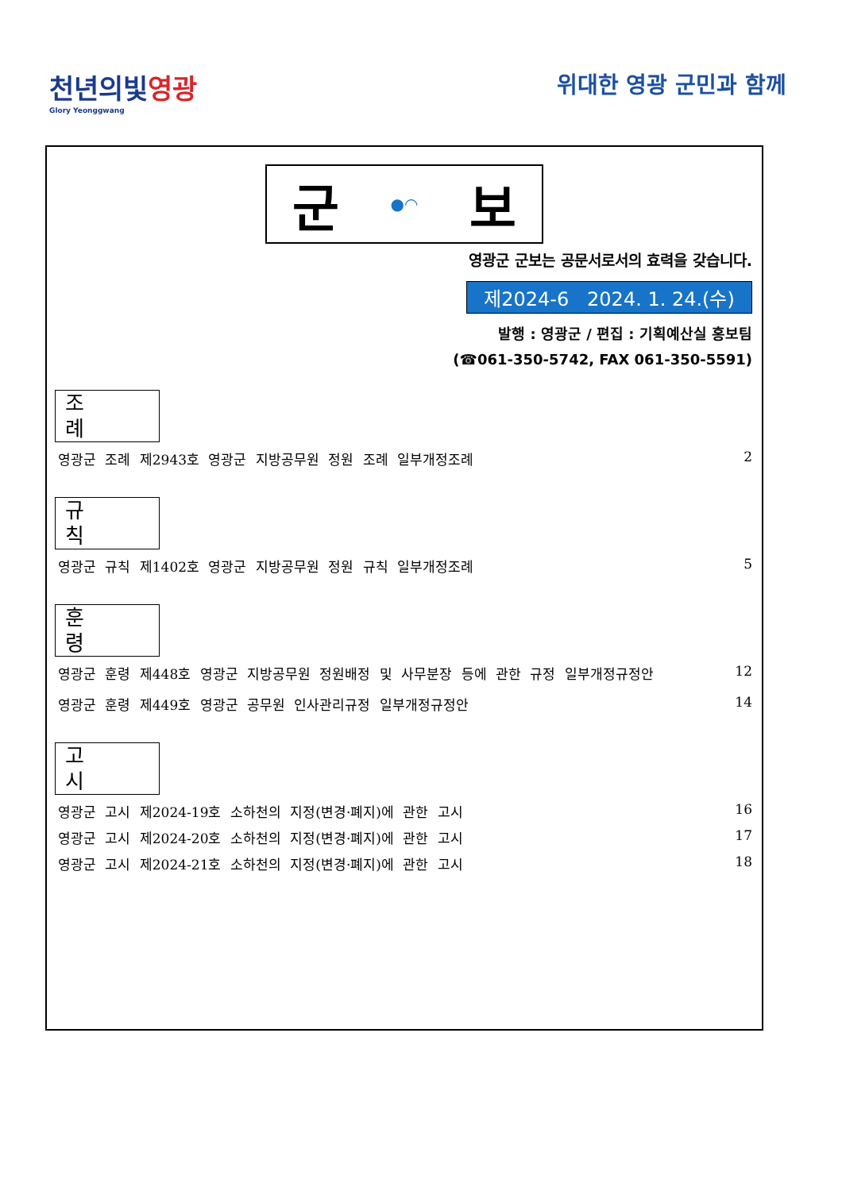천년의빛영광
Glory Yeonggwang
위대한 영광 군민과 함께
군 ●◠ 보
영광군 군보는 공문서로서의 효력을 갖습니다.
제2024-6 2024. 1. 24.(수)
발행 : 영광군 / 편집 : 기획예산실 홍보팀
(☎061-350-5742, FAX 061-350-5591)
조례
영광군 조례 제2943호 영광군 지방공무원 정원 조례 일부개정조례 2
규칙
영광군 규칙 제1402호 영광군 지방공무원 정원 규칙 일부개정조례 5
훈령
영광군 훈령 제448호 영광군 지방공무원 정원배정 및 사무분장 등에 관한 규정 일부개정규정안 12
영광군 훈령 제449호 영광군 공무원 인사관리규정 일부개정규정안 14
고시
영광군 고시 제2024-19호 소하천의 지정(변경·폐지)에 관한 고시 16
영광군 고시 제2024-20호 소하천의 지정(변경·폐지)에 관한 고시 17
영광군 고시 제2024-21호 소하천의 지정(변경·폐지)에 관한 고시 18